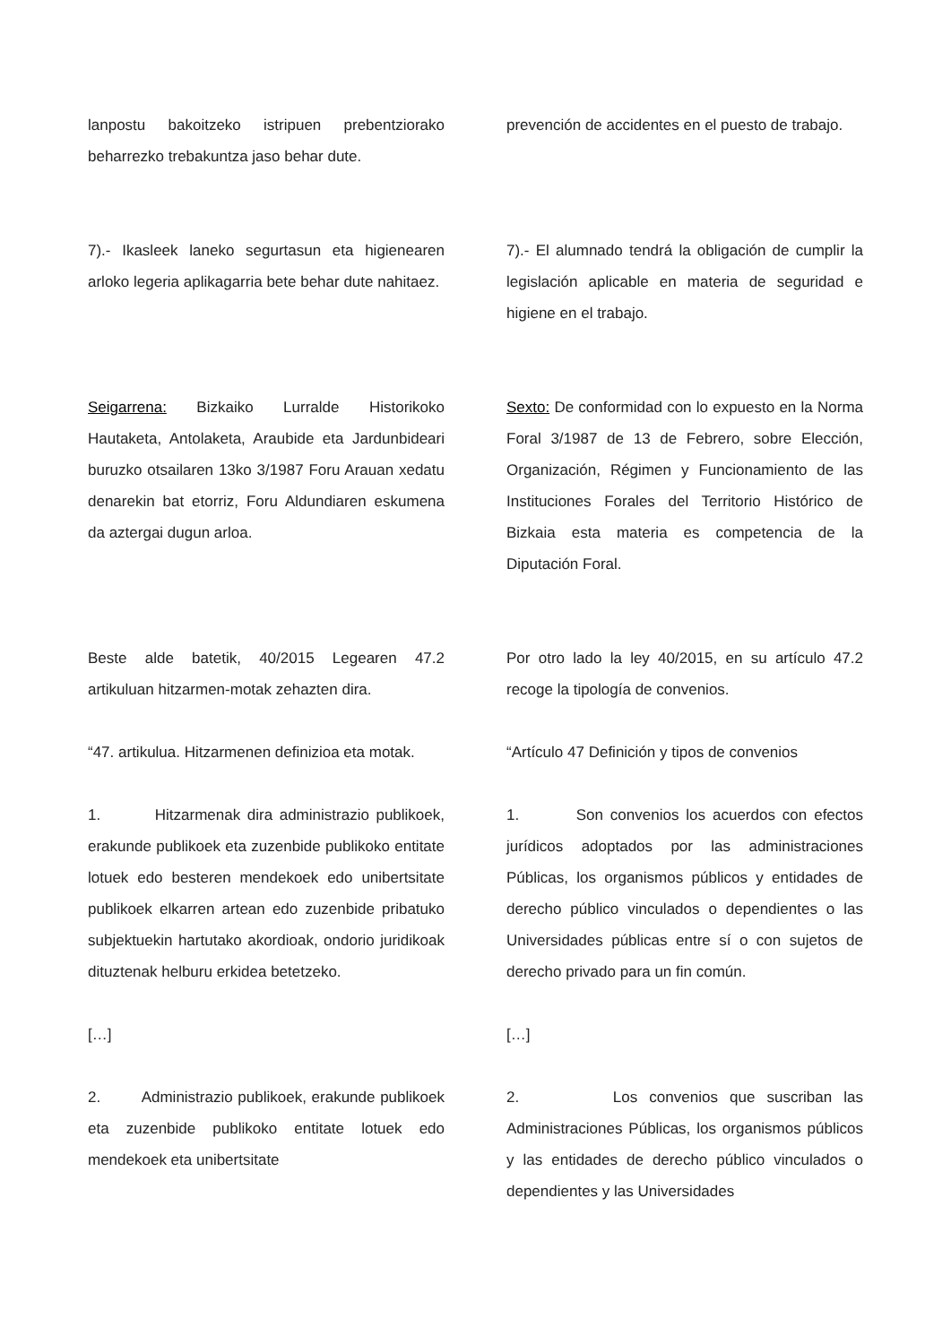lanpostu bakoitzeko istripuen prebentziorako beharrezko trebakuntza jaso behar dute.
prevención de accidentes en el puesto de trabajo.
7).- Ikasleek laneko segurtasun eta higienearen arloko legeria aplikagarria bete behar dute nahitaez.
7).- El alumnado tendrá la obligación de cumplir la legislación aplicable en materia de seguridad e higiene en el trabajo.
Seigarrena: Bizkaiko Lurralde Historikoko Hautaketa, Antolaketa, Araubide eta Jardunbideari buruzko otsailaren 13ko 3/1987 Foru Arauan xedatu denarekin bat etorriz, Foru Aldundiaren eskumena da aztergai dugun arloa.
Sexto: De conformidad con lo expuesto en la Norma Foral 3/1987 de 13 de Febrero, sobre Elección, Organización, Régimen y Funcionamiento de las Instituciones Forales del Territorio Histórico de Bizkaia esta materia es competencia de la Diputación Foral.
Beste alde batetik, 40/2015 Legearen 47.2 artikuluan hitzarmen-motak zehazten dira.
Por otro lado la ley 40/2015, en su artículo 47.2 recoge la tipología de convenios.
“47. artikulua. Hitzarmenen definizioa eta motak.
“Artículo 47 Definición y tipos de convenios
1. Hitzarmenak dira administrazio publikoek, erakunde publikoek eta zuzenbide publikoko entitate lotuek edo besteren mendekoek edo unibertsitate publikoek elkarren artean edo zuzenbide pribatuko subjektuekin hartutako akordioak, ondorio juridikoak dituztenak helburu erkidea betetzeko.
1. Son convenios los acuerdos con efectos jurídicos adoptados por las administraciones Públicas, los organismos públicos y entidades de derecho público vinculados o dependientes o las Universidades públicas entre sí o con sujetos de derecho privado para un fin común.
[…] […]
2. Administrazio publikoek, erakunde publikoek eta zuzenbide publikoko entitate lotuek edo mendekoek eta unibertsitate
2. Los convenios que suscriban las Administraciones Públicas, los organismos públicos y las entidades de derecho público vinculados o dependientes y las Universidades